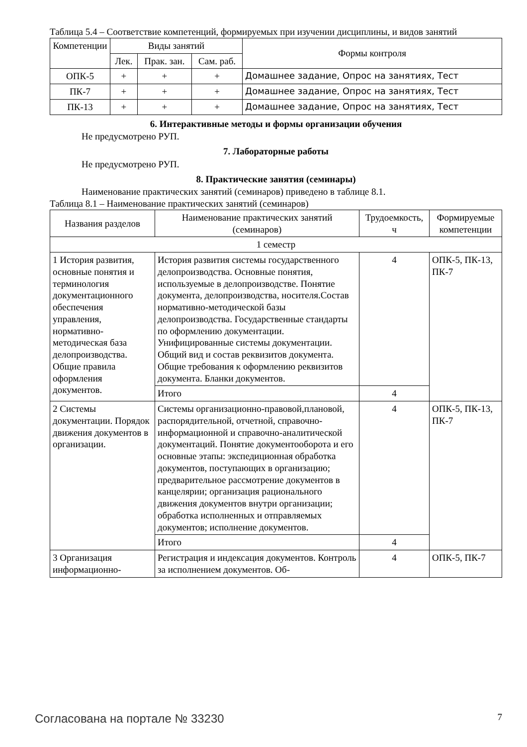Таблица 5.4 – Соответствие компетенций, формируемых при изучении дисциплины, и видов занятий
| Компетенции | Виды занятий | | | Формы контроля |
| --- | --- | --- | --- | --- |
| | Лек. | Прак. зан. | Сам. раб. | |
| ОПК-5 | + | + | + | Домашнее задание, Опрос на занятиях, Тест |
| ПК-7 | + | + | + | Домашнее задание, Опрос на занятиях, Тест |
| ПК-13 | + | + | + | Домашнее задание, Опрос на занятиях, Тест |
6. Интерактивные методы и формы организации обучения
Не предусмотрено РУП.
7. Лабораторные работы
Не предусмотрено РУП.
8. Практические занятия (семинары)
Наименование практических занятий (семинаров) приведено в таблице 8.1.
Таблица 8.1 – Наименование практических занятий (семинаров)
| Названия разделов | Наименование практических занятий (семинаров) | Трудоемкость, ч | Формируемые компетенции |
| --- | --- | --- | --- |
| 1 семестр | | | |
| 1 История развития, основные понятия и терминология документационного обеспечения управления, нормативно-методическая база делопроизводства. Общие правила оформления документов. | История развития системы государственного делопроизводства. Основные понятия, используемые в делопроизводстве. Понятие документа, делопроизводства, носителя.Состав нормативно-методической базы делопроизводства. Государственные стандарты по оформлению документации. Унифицированные системы документации. Общий вид и состав реквизитов документа. Общие требования к оформлению реквизитов документа. Бланки документов. | 4 | ОПК-5, ПК-13, ПК-7 |
| | Итого | 4 | |
| 2 Системы документации. Порядок движения документов в организации. | Системы организационно-правовой,плановой, распорядительной, отчетной, справочно-информационной и справочно-аналитической документаций. Понятие документооборота и его основные этапы: экспедиционная обработка документов, поступающих в организацию; предварительное рассмотрение документов в канцелярии; организация рационального движения документов внутри организации; обработка исполненных и отправляемых документов; исполнение документов. | 4 | ОПК-5, ПК-13, ПК-7 |
| | Итого | 4 | |
| 3 Организация информационно- | Регистрация и индексация документов. Контроль за исполнением документов. Об- | 4 | ОПК-5, ПК-7 |
Согласована на портале № 33230 7